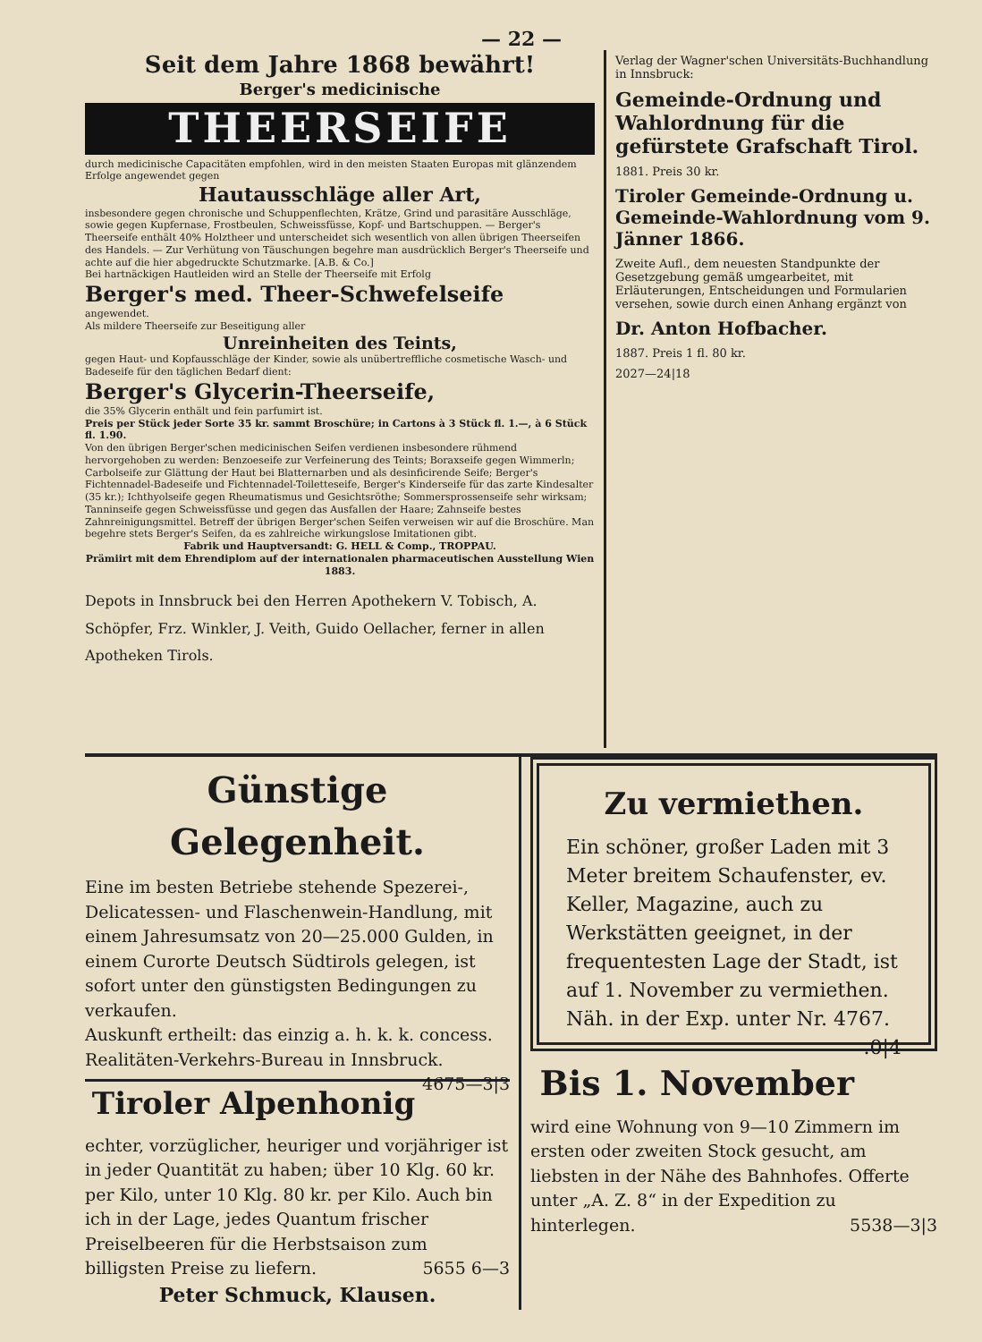— 22 —
Seit dem Jahre 1868 bewährt!
Berger's medicinische
THEERSEIFE
durch medicinische Capacitäten empfohlen, wird in den meisten Staaten Europas mit glänzendem Erfolge angewendet gegen
Hautausschläge aller Art,
insbesondere gegen chronische und Schuppenflechten, Krätze, Grind und parasitäre Ausschläge, sowie gegen Kupfernase, Frostbeulen, Schweissfüsse, Kopf- und Bartschuppen. — Berger's Theerseife enthält 40% Holztheer und unterscheidet sich wesentlich von allen übrigen Theerseifen des Handels. — Zur Verhütung von Täuschungen begehre man ausdrücklich Berger's Theerseife und achte auf die hier abgedruckte Schutzmarke. [A.B. & Co.]
Bei hartnäckigen Hautleiden wird an Stelle der Theerseife mit Erfolg
Berger's med. Theer-Schwefelseife
angewendet.
Als mildere Theerseife zur Beseitigung aller
Unreinheiten des Teints,
gegen Haut- und Kopfausschläge der Kinder, sowie als unübertreffliche cosmetische Wasch- und Badeseife für den täglichen Bedarf dient:
Berger's Glycerin-Theerseife,
die 35% Glycerin enthält und fein parfumirt ist.
Preis per Stück jeder Sorte 35 kr. sammt Broschüre; in Cartons à 3 Stück fl. 1.—, à 6 Stück fl. 1.90.
Von den übrigen Berger'schen medicinischen Seifen verdienen insbesondere rühmend hervorgehoben zu werden: Benzoeseife zur Verfeinerung des Teints; Boraxseife gegen Wimmerln; Carbolseife zur Glättung der Haut bei Blatternarben und als desinficirende Seife; Berger's Fichtennadel-Badeseife und Fichtennadel-Toiletteseife, Berger's Kinderseife für das zarte Kindesalter (35 kr.); Ichthyolseife gegen Rheumatismus und Gesichtsröthe; Sommersprossenseife sehr wirksam; Tanninseife gegen Schweissfüsse und gegen das Ausfallen der Haare; Zahnseife bestes Zahnreinigungsmittel. Betreff der übrigen Berger'schen Seifen verweisen wir auf die Broschüre. Man begehre stets Berger's Seifen, da es zahlreiche wirkungslose Imitationen gibt.
Fabrik und Hauptversandt: G. HELL & Comp., TROPPAU.
Prämiirt mit dem Ehrendiplom auf der internationalen pharmaceutischen Ausstellung Wien 1883.
Depots in Innsbruck bei den Herren Apothekern V. Tobisch, A. Schöpfer, Frz. Winkler, J. Veith, Guido Oellacher, ferner in allen Apotheken Tirols.
Verlag der Wagner'schen Universitäts-Buchhandlung in Innsbruck:
Gemeinde-Ordnung und Wahlordnung für die gefürstete Grafschaft Tirol.
1881. Preis 30 kr.
Tiroler Gemeinde-Ordnung u. Gemeinde-Wahlordnung vom 9. Jänner 1866.
Zweite Aufl., dem neuesten Standpunkte der Gesetzgebung gemäß umgearbeitet, mit Erläuterungen, Entscheidungen und Formularien versehen, sowie durch einen Anhang ergänzt von
Dr. Anton Hofbacher.
1887. Preis 1 fl. 80 kr.
2027—24|18
Günstige Gelegenheit.
Eine im besten Betriebe stehende Spezerei-, Delicatessen- und Flaschenwein-Handlung, mit einem Jahresumsatz von 20—25.000 Gulden, in einem Curorte Deutsch Südtirols gelegen, ist sofort unter den günstigsten Bedingungen zu verkaufen.
Auskunft ertheilt: das einzig a. h. k. k. concess. Realitäten-Verkehrs-Bureau in Innsbruck. 4675—3|3
Tiroler Alpenhonig
echter, vorzüglicher, heuriger und vorjähriger ist in jeder Quantität zu haben; über 10 Klg. 60 kr. per Kilo, unter 10 Klg. 80 kr. per Kilo. Auch bin ich in der Lage, jedes Quantum frischer Preiselbeeren für die Herbstsaison zum billigsten Preise zu liefern. 5655 6—3
Peter Schmuck, Klausen.
Zu vermiethen.
Ein schöner, großer Laden mit 3 Meter breitem Schaufenster, ev. Keller, Magazine, auch zu Werkstätten geeignet, in der frequentesten Lage der Stadt, ist auf 1. November zu vermiethen. Näh. in der Exp. unter Nr. 4767. .0|4
Bis 1. November
wird eine Wohnung von 9—10 Zimmern im ersten oder zweiten Stock gesucht, am liebsten in der Nähe des Bahnhofes. Offerte unter „A. Z. 8“ in der Expedition zu hinterlegen. 5538—3|3